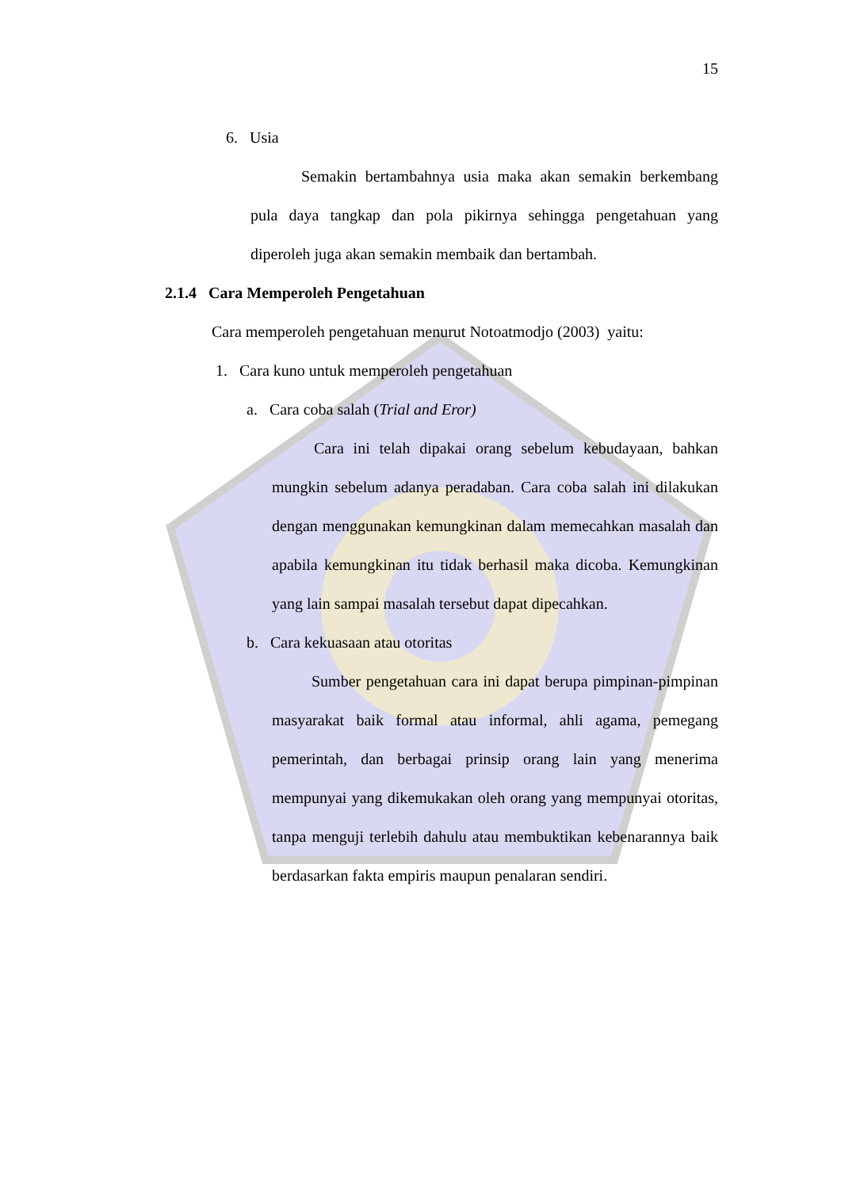15
6. Usia
Semakin bertambahnya usia maka akan semakin berkembang pula daya tangkap dan pola pikirnya sehingga pengetahuan yang diperoleh juga akan semakin membaik dan bertambah.
2.1.4 Cara Memperoleh Pengetahuan
Cara memperoleh pengetahuan menurut Notoatmodjo (2003) yaitu:
1. Cara kuno untuk memperoleh pengetahuan
a. Cara coba salah (Trial and Eror)
Cara ini telah dipakai orang sebelum kebudayaan, bahkan mungkin sebelum adanya peradaban. Cara coba salah ini dilakukan dengan menggunakan kemungkinan dalam memecahkan masalah dan apabila kemungkinan itu tidak berhasil maka dicoba. Kemungkinan yang lain sampai masalah tersebut dapat dipecahkan.
b. Cara kekuasaan atau otoritas
Sumber pengetahuan cara ini dapat berupa pimpinan-pimpinan masyarakat baik formal atau informal, ahli agama, pemegang pemerintah, dan berbagai prinsip orang lain yang menerima mempunyai yang dikemukakan oleh orang yang mempunyai otoritas, tanpa menguji terlebih dahulu atau membuktikan kebenarannya baik berdasarkan fakta empiris maupun penalaran sendiri.